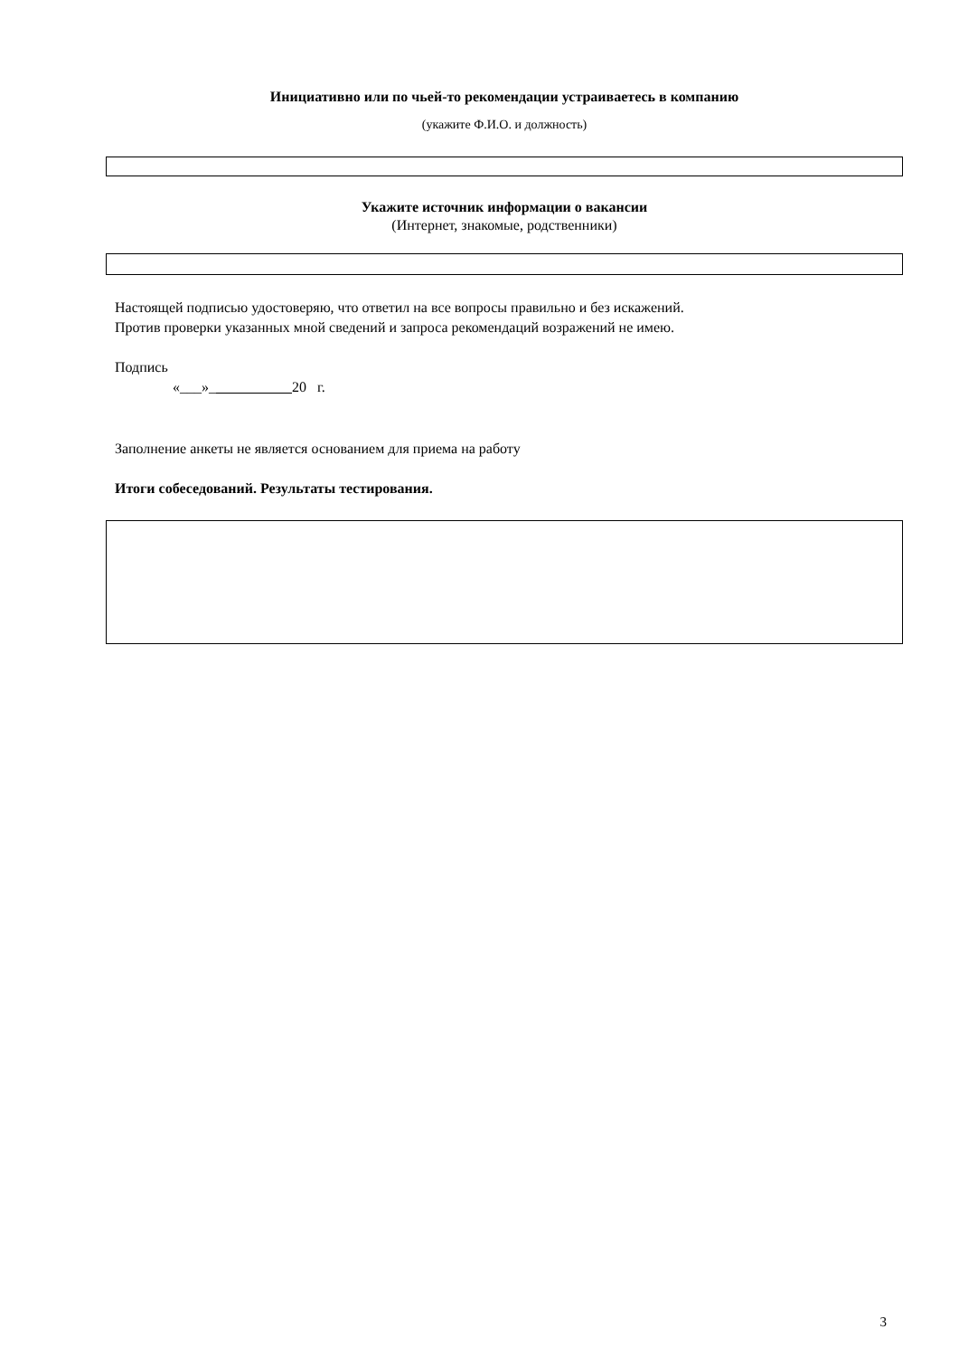Инициативно или по чьей-то рекомендации устраиваетесь в компанию
(укажите Ф.И.О. и должность)
Укажите источник информации о вакансии
(Интернет, знакомые, родственники)
Настоящей подписью удостоверяю, что ответил на все вопросы правильно и без искажений.
Против проверки указанных мной сведений и запроса рекомендаций возражений не имею.
Подпись
«___»_ 20 г.
Заполнение анкеты не является основанием для приема на работу
Итоги собеседований. Результаты тестирования.
3